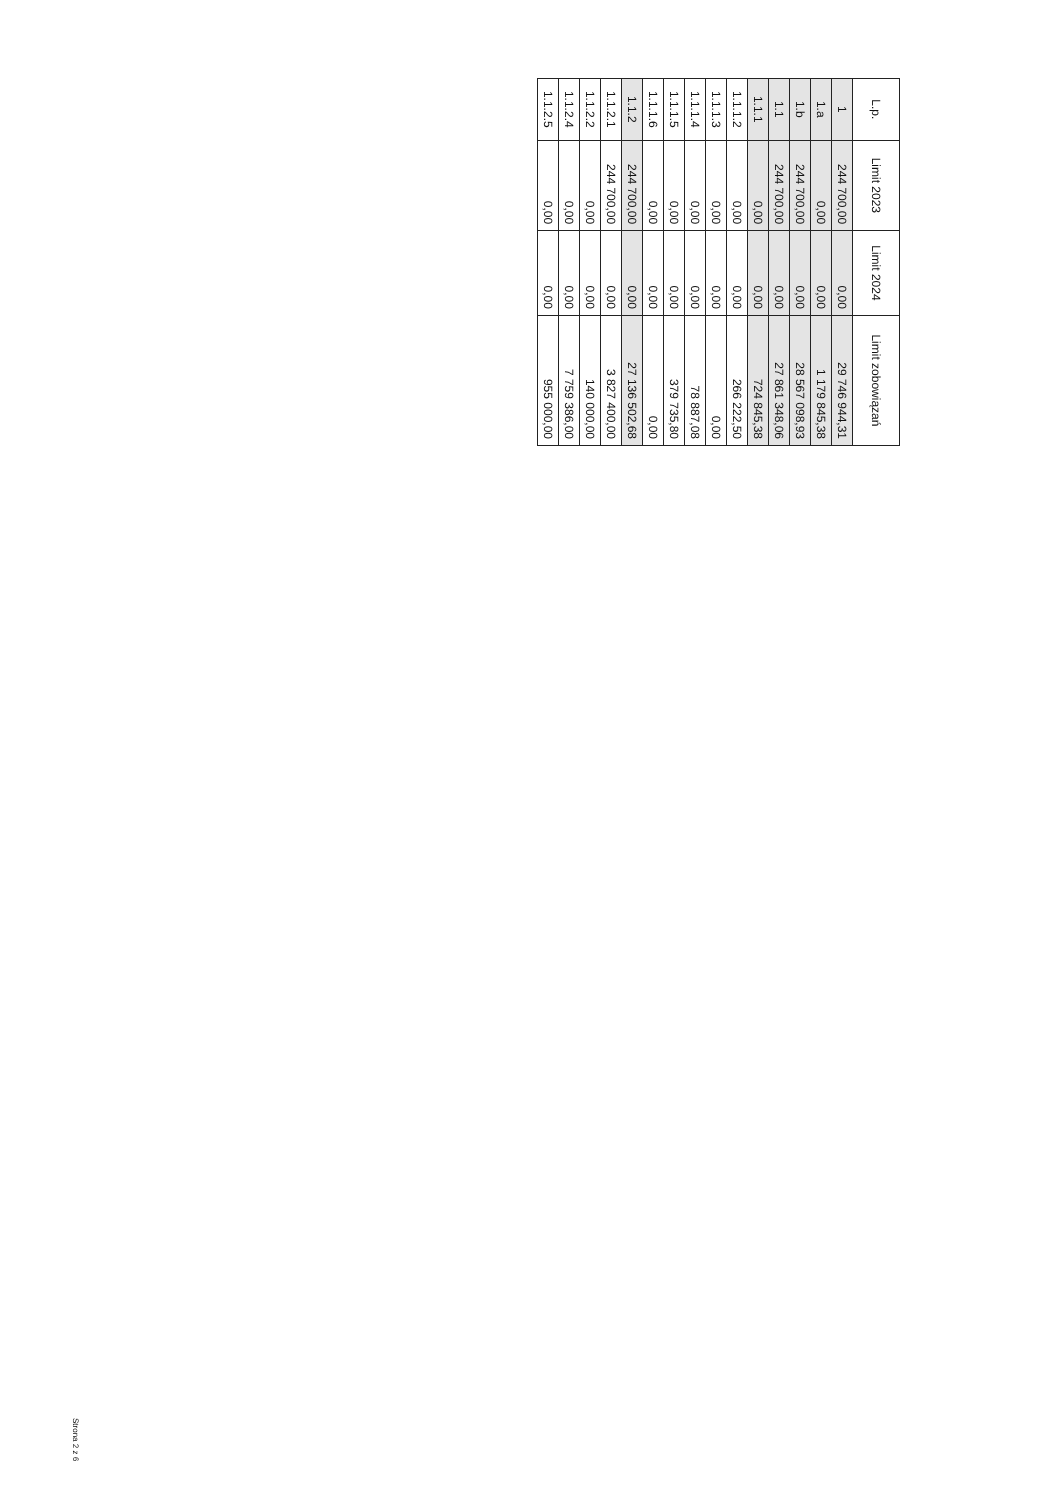| L.p. | Limit 2023 | Limit 2024 | Limit zobowiązań |
| --- | --- | --- | --- |
| 1 | 244 700,00 | 0,00 | 29 746 944,31 |
| 1.a | 0,00 | 0,00 | 1 179 845,38 |
| 1.b | 244 700,00 | 0,00 | 28 567 098,93 |
| 1.1 | 244 700,00 | 0,00 | 27 861 348,06 |
| 1.1.1 | 0,00 | 0,00 | 724 845,38 |
| 1.1.1.2 | 0,00 | 0,00 | 266 222,50 |
| 1.1.1.3 | 0,00 | 0,00 | 0,00 |
| 1.1.1.4 | 0,00 | 0,00 | 78 887,08 |
| 1.1.1.5 | 0,00 | 0,00 | 379 735,80 |
| 1.1.1.6 | 0,00 | 0,00 | 0,00 |
| 1.1.2 | 244 700,00 | 0,00 | 27 136 502,68 |
| 1.1.2.1 | 244 700,00 | 0,00 | 3 827 400,00 |
| 1.1.2.2 | 0,00 | 0,00 | 140 000,00 |
| 1.1.2.4 | 0,00 | 0,00 | 7 759 386,00 |
| 1.1.2.5 | 0,00 | 0,00 | 955 000,00 |
Strona 2 z 6